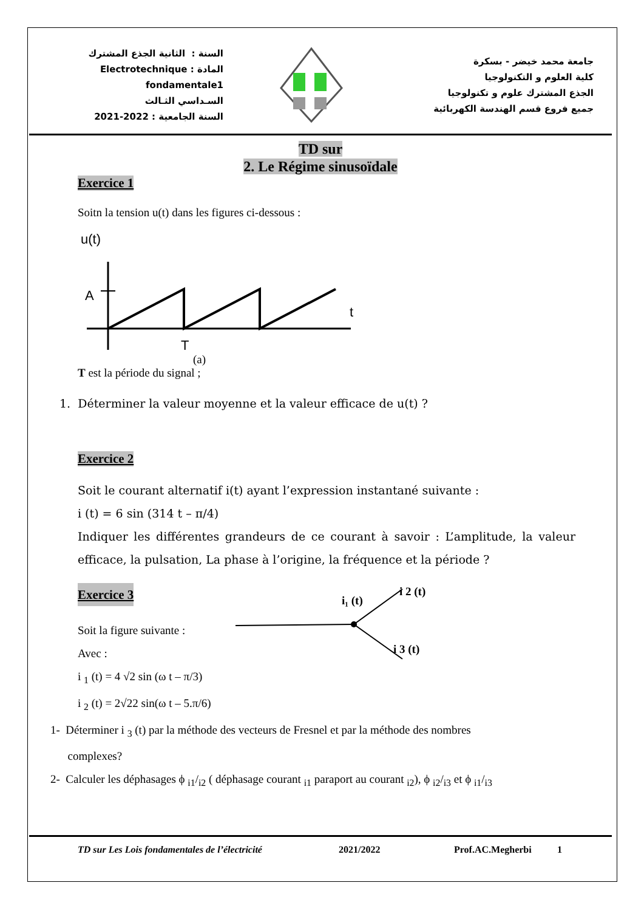السنة : الثانية الجذع المشترك
المادة : Electrotechnique fondamentale1
السـداسي الثـالث
السنة الجامعية : 2021-2022
جامعة محمد خيضر - بسكرة
كلية العلوم و التكنولوجيا
الجذع المشترك علوم و تكنولوجيا
جميع فروع قسم الهندسة الكهربائية
TD sur
2. Le Régime sinusoïdale
Exercice 1
Soitn la tension u(t) dans les figures ci-dessous :
u(t)
A
T
t
(a)
T est la période du signal ;
1. Déterminer la valeur moyenne et la valeur efficace de u(t) ?
Exercice 2
Soit le courant alternatif i(t) ayant l’expression instantané suivante :
i (t) = 6 sin (314 t – π/4)
Indiquer les différentes grandeurs de ce courant à savoir : L’amplitude, la valeur efficace, la pulsation, La phase à l’origine, la fréquence et la période ?
Exercice 3
Soit la figure suivante :
Avec :
i <sub>1</sub> (t) = 4 √2 sin (ω t – π/3)
i <sub>2</sub> (t) = 2√22 sin(ω t – 5.π/6)
i₁ (t)
i 2 (t)
i 3 (t)
1- Déterminer i <sub>3</sub> (t) par la méthode des vecteurs de Fresnel et par la méthode des nombres
complexes?
2- Calculer les déphasages ϕ <sub>i1</sub>/<sub>i2</sub> ( déphasage courant <sub>i1</sub> paraport au courant <sub>i2</sub>), ϕ <sub>i2</sub>/<sub>i3</sub> et ϕ <sub>i1</sub>/<sub>i3</sub>
TD sur Les Lois fondamentales de l’électricité 2021/2022 Prof.AC.Megherbi 1